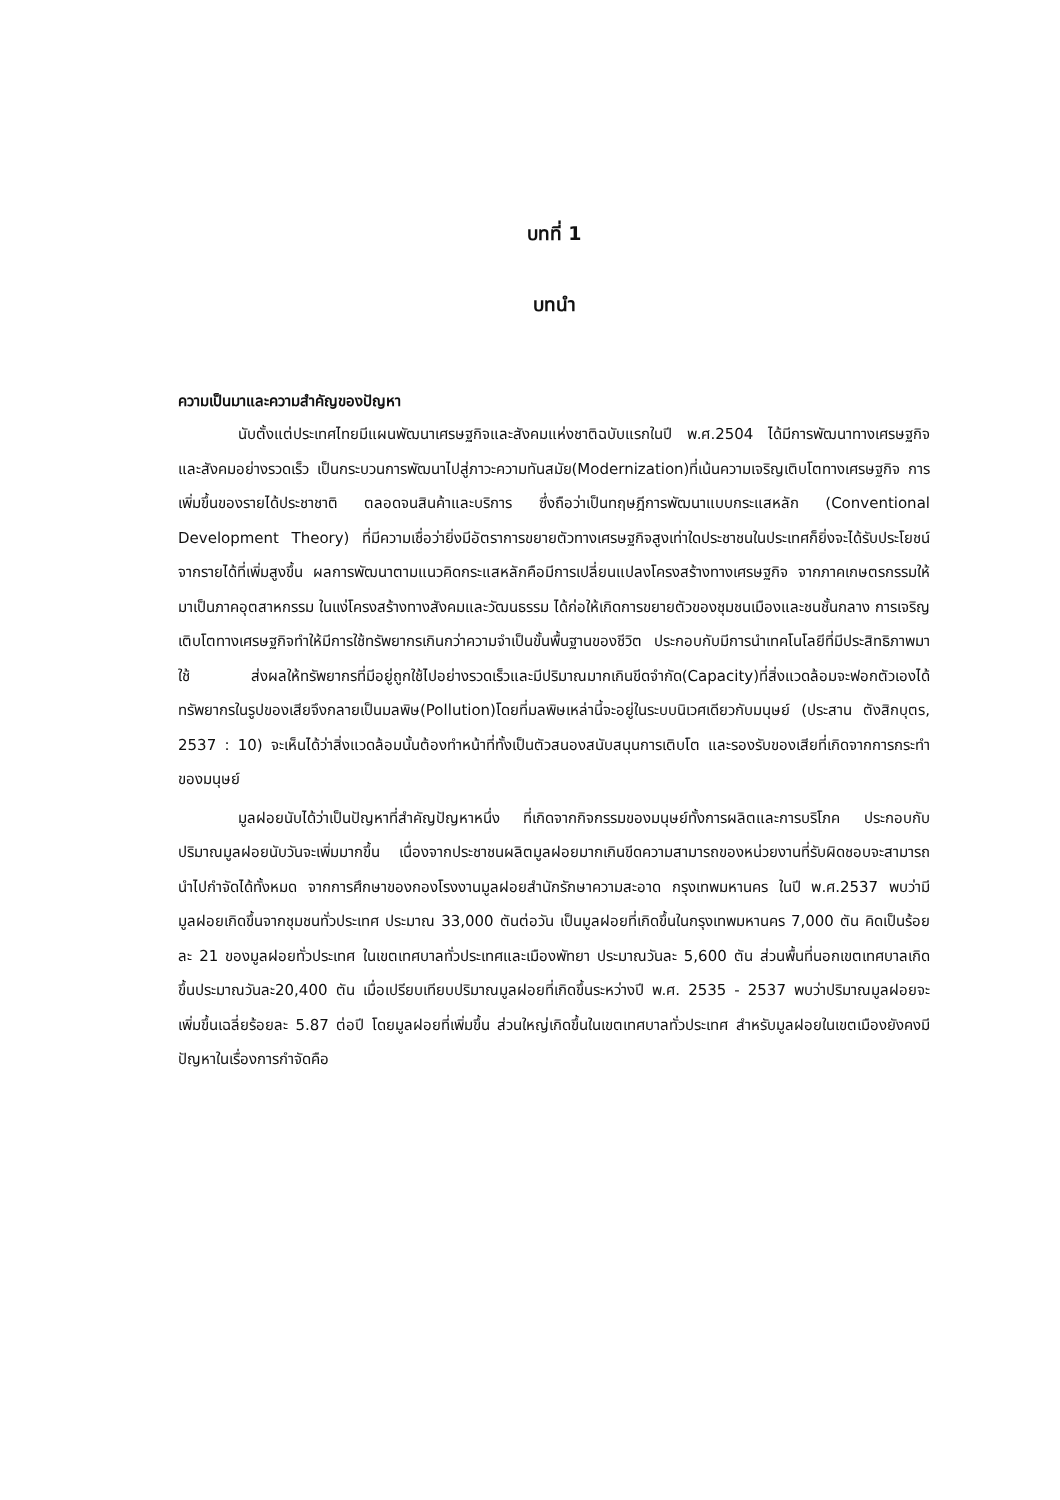บทที่ 1
บทนำ
ความเป็นมาและความสำคัญของปัญหา
นับตั้งแต่ประเทศไทยมีแผนพัฒนาเศรษฐกิจและสังคมแห่งชาติฉบับแรกในปี พ.ศ.2504 ได้มีการพัฒนาทางเศรษฐกิจและสังคมอย่างรวดเร็ว เป็นกระบวนการพัฒนาไปสู่ภาวะความทันสมัย(Modernization)ที่เน้นความเจริญเติบโตทางเศรษฐกิจ การเพิ่มขึ้นของรายได้ประชาชาติ ตลอดจนสินค้าและบริการ ซึ่งถือว่าเป็นทฤษฎีการพัฒนาแบบกระแสหลัก (Conventional Development Theory) ที่มีความเชื่อว่ายิ่งมีอัตราการขยายตัวทางเศรษฐกิจสูงเท่าใดประชาชนในประเทศก็ยิ่งจะได้รับประโยชน์จากรายได้ที่เพิ่มสูงขึ้น ผลการพัฒนาตามแนวคิดกระแสหลักคือมีการเปลี่ยนแปลงโครงสร้างทางเศรษฐกิจ จากภาคเกษตรกรรมให้มาเป็นภาคอุตสาหกรรม ในแง่โครงสร้างทางสังคมและวัฒนธรรม ได้ก่อให้เกิดการขยายตัวของชุมชนเมืองและชนชั้นกลาง การเจริญเติบโตทางเศรษฐกิจทำให้มีการใช้ทรัพยากรเกินกว่าความจำเป็นขั้นพื้นฐานของชีวิต ประกอบกับมีการนำเทคโนโลยีที่มีประสิทธิภาพมาใช้ ส่งผลให้ทรัพยากรที่มีอยู่ถูกใช้ไปอย่างรวดเร็วและมีปริมาณมากเกินขีดจำกัด(Capacity)ที่สิ่งแวดล้อมจะฟอกตัวเองได้ ทรัพยากรในรูปของเสียจึงกลายเป็นมลพิษ(Pollution)โดยที่มลพิษเหล่านี้จะอยู่ในระบบนิเวศเดียวกับมนุษย์ (ประสาน ตังสิกบุตร, 2537 : 10) จะเห็นได้ว่าสิ่งแวดล้อมนั้นต้องทำหน้าที่ทั้งเป็นตัวสนองสนับสนุนการเติบโต และรองรับของเสียที่เกิดจากการกระทำของมนุษย์
มูลฝอยนับได้ว่าเป็นปัญหาที่สำคัญปัญหาหนึ่ง ที่เกิดจากกิจกรรมของมนุษย์ทั้งการผลิตและการบริโภค ประกอบกับปริมาณมูลฝอยนับวันจะเพิ่มมากขึ้น เนื่องจากประชาชนผลิตมูลฝอยมากเกินขีดความสามารถของหน่วยงานที่รับผิดชอบจะสามารถนำไปกำจัดได้ทั้งหมด จากการศึกษาของกองโรงงานมูลฝอยสำนักรักษาความสะอาด กรุงเทพมหานคร ในปี พ.ศ.2537 พบว่ามีมูลฝอยเกิดขึ้นจากชุมชนทั่วประเทศ ประมาณ 33,000 ตันต่อวัน เป็นมูลฝอยที่เกิดขึ้นในกรุงเทพมหานคร 7,000 ตัน คิดเป็นร้อยละ 21 ของมูลฝอยทั่วประเทศ ในเขตเทศบาลทั่วประเทศและเมืองพัทยา ประมาณวันละ 5,600 ตัน ส่วนพื้นที่นอกเขตเทศบาลเกิดขึ้นประมาณวันละ20,400 ตัน เมื่อเปรียบเทียบปริมาณมูลฝอยที่เกิดขึ้นระหว่างปี พ.ศ. 2535 - 2537 พบว่าปริมาณมูลฝอยจะเพิ่มขึ้นเฉลี่ยร้อยละ 5.87 ต่อปี โดยมูลฝอยที่เพิ่มขึ้น ส่วนใหญ่เกิดขึ้นในเขตเทศบาลทั่วประเทศ สำหรับมูลฝอยในเขตเมืองยังคงมีปัญหาในเรื่องการกำจัดคือ